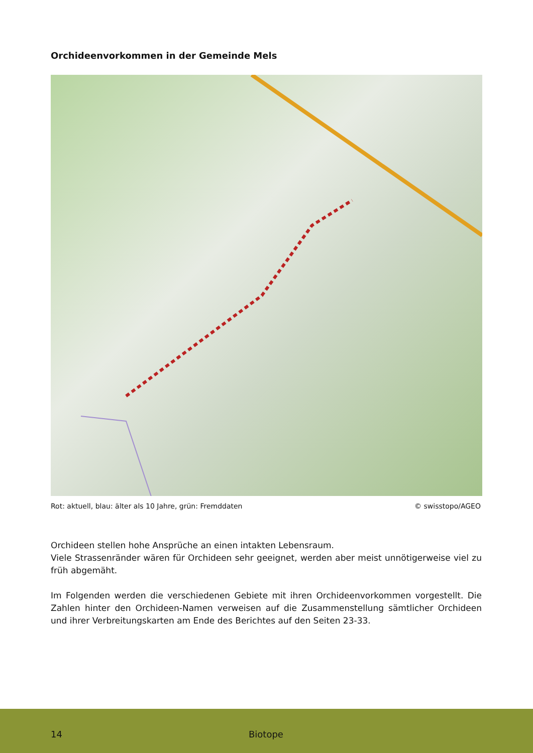Orchideenvorkommen in der Gemeinde Mels
Rot: aktuell, blau: älter als 10 Jahre, grün: Fremddaten © swisstopo/AGEO
Orchideen stellen hohe Ansprüche an einen intakten Lebensraum.
Viele Strassenränder wären für Orchideen sehr geeignet, werden aber meist unnötigerweise viel zu früh abgemäht.
Im Folgenden werden die verschiedenen Gebiete mit ihren Orchideenvorkommen vorgestellt. Die Zahlen hinter den Orchideen-Namen verweisen auf die Zusammenstellung sämtlicher Orchideen und ihrer Verbreitungskarten am Ende des Berichtes auf den Seiten 23-33.
14 Biotope